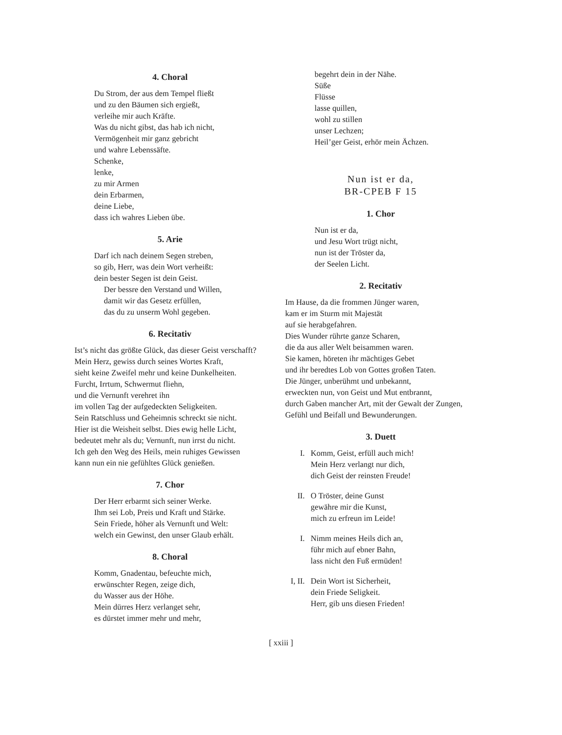4. Choral
Du Strom, der aus dem Tempel fließt
und zu den Bäumen sich ergießt,
verleihe mir auch Kräfte.
Was du nicht gibst, das hab ich nicht,
Vermögenheit mir ganz gebricht
und wahre Lebenssäfte.
Schenke,
lenke,
zu mir Armen
dein Erbarmen,
deine Liebe,
dass ich wahres Lieben übe.
5. Arie
Darf ich nach deinem Segen streben,
so gib, Herr, was dein Wort verheißt:
dein bester Segen ist dein Geist.
Der bessre den Verstand und Willen,
damit wir das Gesetz erfüllen,
das du zu unserm Wohl gegeben.
6. Recitativ
Ist’s nicht das größte Glück, das dieser Geist verschafft?
Mein Herz, gewiss durch seines Wortes Kraft,
sieht keine Zweifel mehr und keine Dunkelheiten.
Furcht, Irrtum, Schwermut fliehn,
und die Vernunft verehret ihn
im vollen Tag der aufgedeckten Seligkeiten.
Sein Ratschluss und Geheimnis schreckt sie nicht.
Hier ist die Weisheit selbst. Dies ewig helle Licht,
bedeutet mehr als du; Vernunft, nun irrst du nicht.
Ich geh den Weg des Heils, mein ruhiges Gewissen
kann nun ein nie gefühltes Glück genießen.
7. Chor
Der Herr erbarmt sich seiner Werke.
Ihm sei Lob, Preis und Kraft und Stärke.
Sein Friede, höher als Vernunft und Welt:
welch ein Gewinst, den unser Glaub erhält.
8. Choral
Komm, Gnadentau, befeuchte mich,
erwünschter Regen, zeige dich,
du Wasser aus der Höhe.
Mein dürres Herz verlanget sehr,
es dürstet immer mehr und mehr,
begehrt dein in der Nähe.
Süße
Flüsse
lasse quillen,
wohl zu stillen
unser Lechzen;
Heil’ger Geist, erhör mein Ächzen.
Nun ist er da,
BR-CPEB F 15
1. Chor
Nun ist er da,
und Jesu Wort trügt nicht,
nun ist der Tröster da,
der Seelen Licht.
2. Recitativ
Im Hause, da die frommen Jünger waren,
kam er im Sturm mit Majestät
auf sie herabgefahren.
Dies Wunder rührte ganze Scharen,
die da aus aller Welt beisammen waren.
Sie kamen, höreten ihr mächtiges Gebet
und ihr beredtes Lob von Gottes großen Taten.
Die Jünger, unberühmt und unbekannt,
erweckten nun, von Geist und Mut entbrannt,
durch Gaben mancher Art, mit der Gewalt der Zungen,
Gefühl und Beifall und Bewunderungen.
3. Duett
I. Komm, Geist, erfüll auch mich!
Mein Herz verlangt nur dich,
dich Geist der reinsten Freude!
II. O Tröster, deine Gunst
gewähre mir die Kunst,
mich zu erfreun im Leide!
I. Nimm meines Heils dich an,
führ mich auf ebner Bahn,
lass nicht den Fuß ermüden!
I, II. Dein Wort ist Sicherheit,
dein Friede Seligkeit.
Herr, gib uns diesen Frieden!
[ xxiii ]